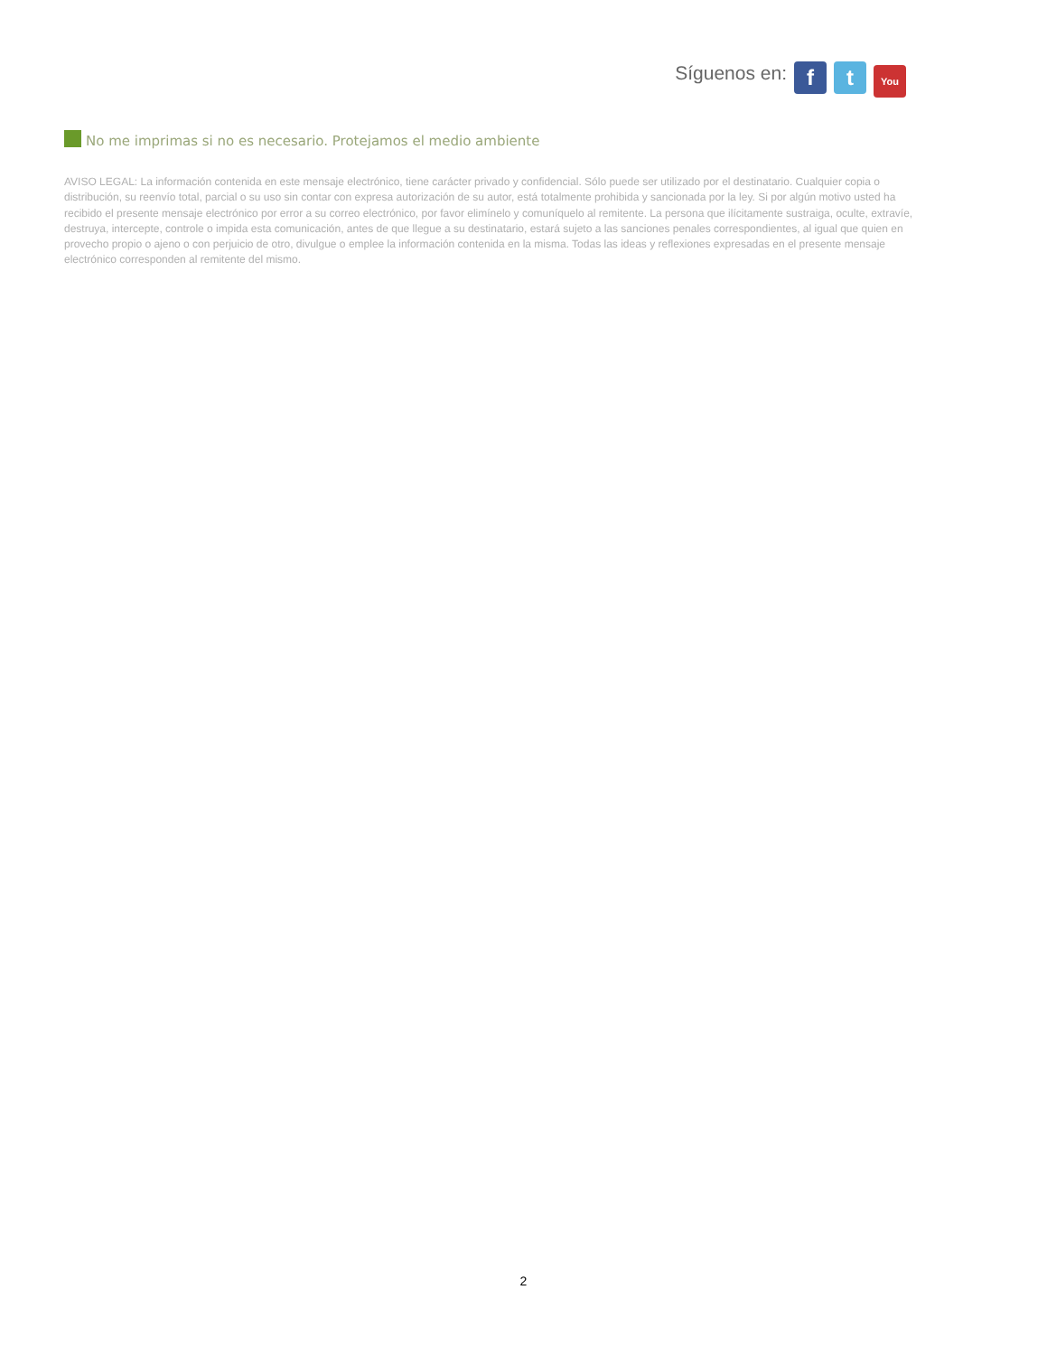Síguenos en: f t You
No me imprimas si no es necesario. Protejamos el medio ambiente
AVISO LEGAL: La información contenida en este mensaje electrónico, tiene carácter privado y confidencial. Sólo puede ser utilizado por el destinatario. Cualquier copia o distribución, su reenvío total, parcial o su uso sin contar con expresa autorización de su autor, está totalmente prohibida y sancionada por la ley. Si por algún motivo usted ha recibido el presente mensaje electrónico por error a su correo electrónico, por favor elimínelo y comuníquelo al remitente. La persona que ilícitamente sustraiga, oculte, extravíe, destruya, intercepte, controle o impida esta comunicación, antes de que llegue a su destinatario, estará sujeto a las sanciones penales correspondientes, al igual que quien en provecho propio o ajeno o con perjuicio de otro, divulgue o emplee la información contenida en la misma. Todas las ideas y reflexiones expresadas en el presente mensaje electrónico corresponden al remitente del mismo.
2